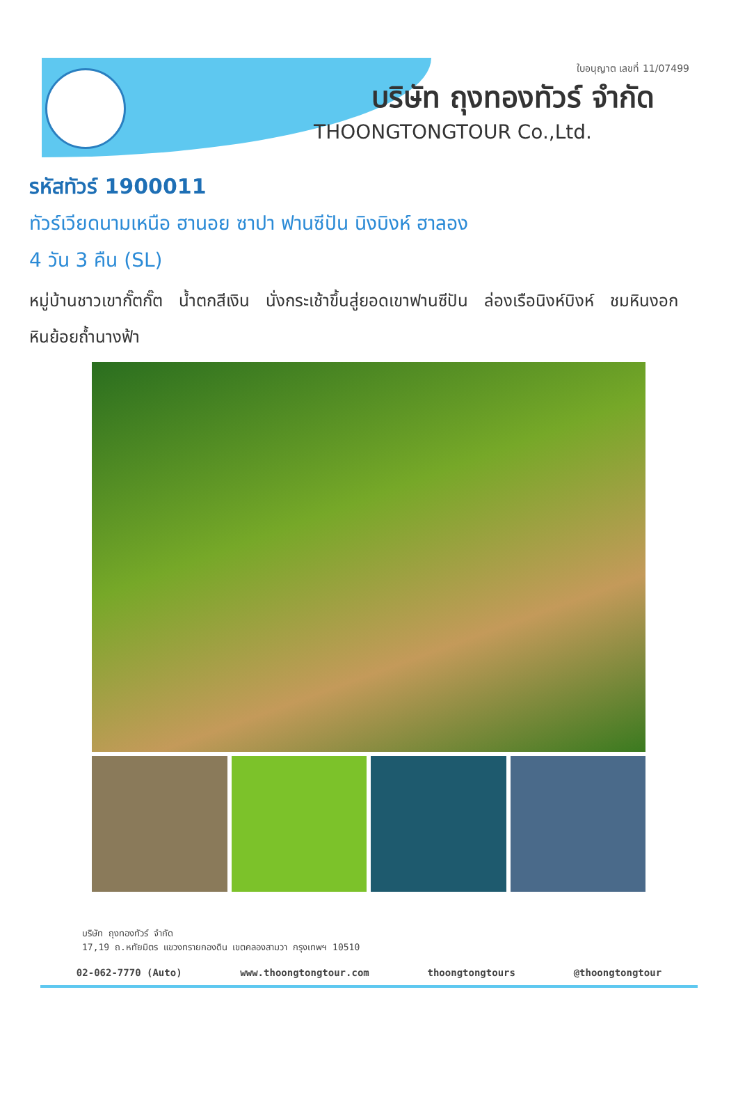ใบอนุญาต เลขที่ 11/07499
บริษัท ถุงทองทัวร์ จำกัด
THOONGTONGTOUR Co.,Ltd.
รหัสทัวร์ 1900011
ทัวร์เวียดนามเหนือ ฮานอย ซาปา ฟานซีปัน นิงบิงห์ ฮาลอง
4 วัน 3 คืน (SL)
หมู่บ้านชาวเขากั๊ตกั๊ต น้ำตกสีเงิน นั่งกระเช้าขึ้นสู่ยอดเขาฟานซีปัน ล่องเรือนิงห์บิงห์ ชมหินงอกหินย้อยถ้ำนางฟ้า
บริษัท ถุงทองทัวร์ จำกัด
17,19 ถ.หทัยมิตร แขวงทรายกองดิน เขตคลองสามวา กรุงเทพฯ 10510
02-062-7770 (Auto) www.thoongtongtour.com thoongtongtours @thoongtongtour